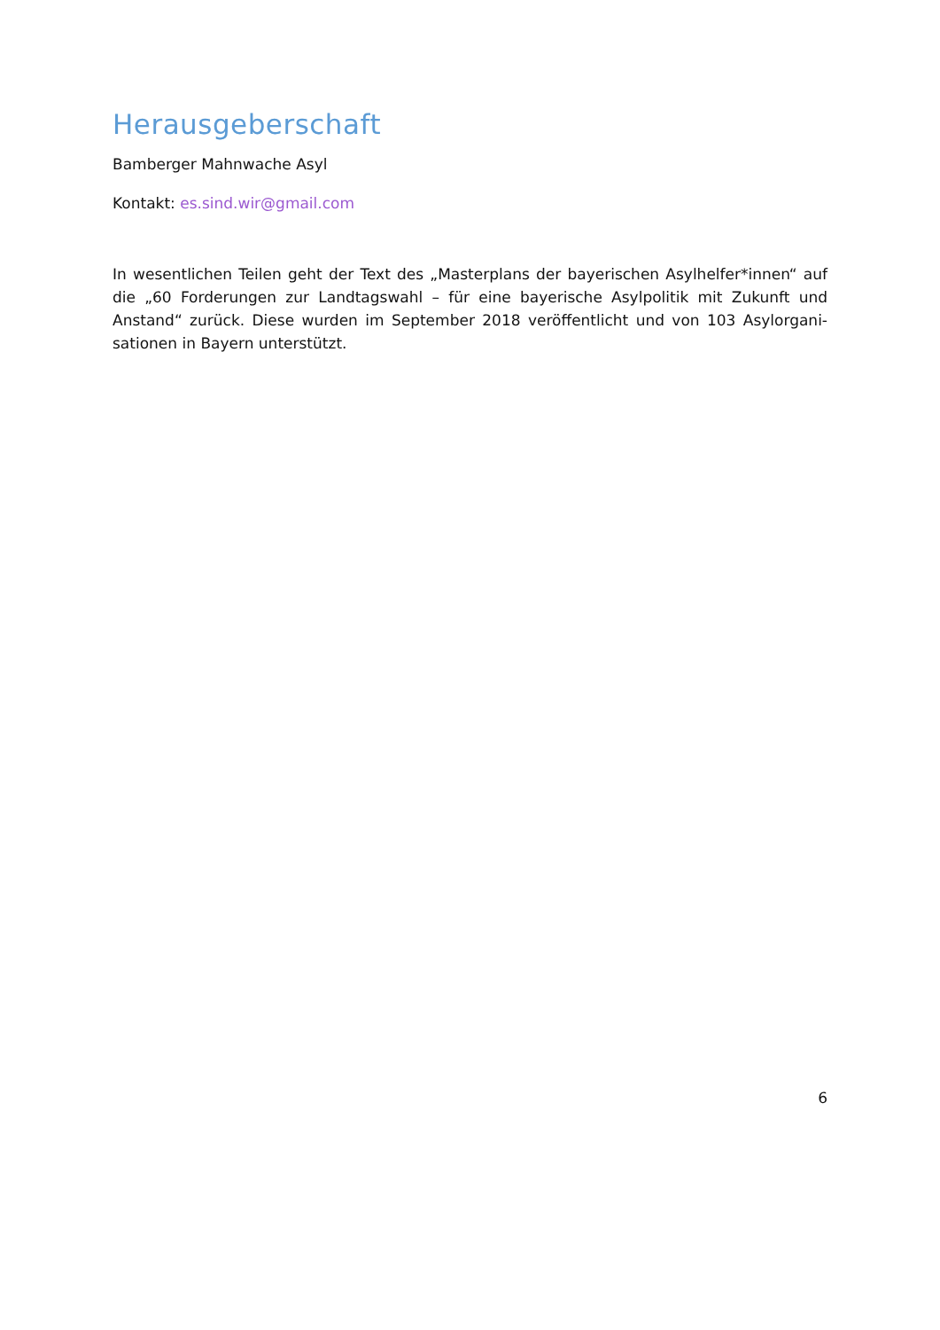Herausgeberschaft
Bamberger Mahnwache Asyl
Kontakt: es.sind.wir@gmail.com
In wesentlichen Teilen geht der Text des „Masterplans der bayerischen Asylhelfer*innen“ auf die „60 Forderungen zur Landtagswahl – für eine bayerische Asylpolitik mit Zukunft und Anstand“ zurück. Diese wurden im September 2018 veröffentlicht und von 103 Asylorgani-sationen in Bayern unterstützt.
6